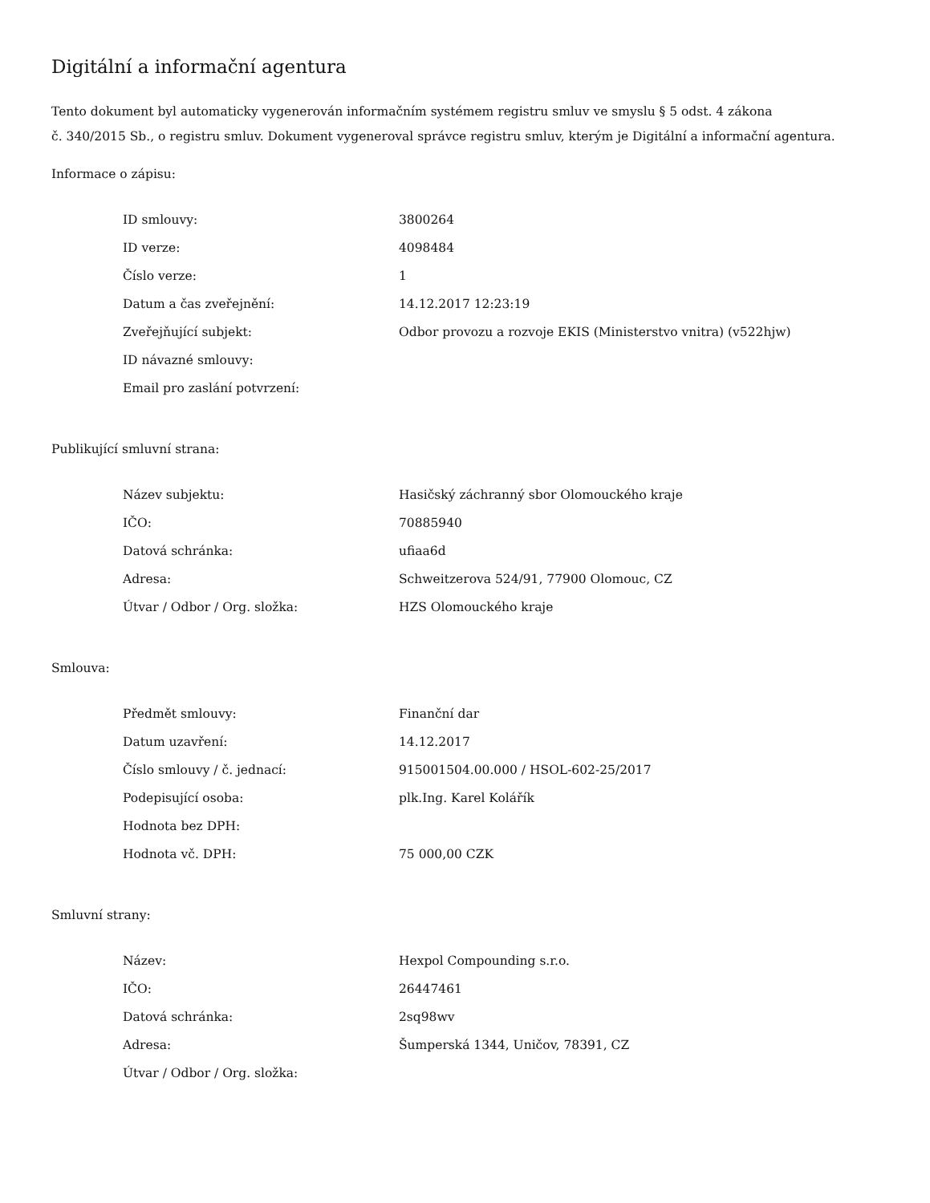Digitální a informační agentura
Tento dokument byl automaticky vygenerován informačním systémem registru smluv ve smyslu § 5 odst. 4 zákona
č. 340/2015 Sb., o registru smluv. Dokument vygeneroval správce registru smluv, kterým je Digitální a informační agentura.
Informace o zápisu:
| ID smlouvy: | 3800264 |
| ID verze: | 4098484 |
| Číslo verze: | 1 |
| Datum a čas zveřejnění: | 14.12.2017 12:23:19 |
| Zveřejňující subjekt: | Odbor provozu a rozvoje EKIS (Ministerstvo vnitra) (v522hjw) |
| ID návazné smlouvy: | |
| Email pro zaslání potvrzení: | |
Publikující smluvní strana:
| Název subjektu: | Hasičský záchranný sbor Olomouckého kraje |
| IČO: | 70885940 |
| Datová schránka: | ufiaa6d |
| Adresa: | Schweitzerova 524/91, 77900 Olomouc, CZ |
| Útvar / Odbor / Org. složka: | HZS Olomouckého kraje |
Smlouva:
| Předmět smlouvy: | Finanční dar |
| Datum uzavření: | 14.12.2017 |
| Číslo smlouvy / č. jednací: | 915001504.00.000 / HSOL-602-25/2017 |
| Podepisující osoba: | plk.Ing. Karel Kolářík |
| Hodnota bez DPH: | |
| Hodnota vč. DPH: | 75 000,00 CZK |
Smluvní strany:
| Název: | Hexpol Compounding s.r.o. |
| IČO: | 26447461 |
| Datová schránka: | 2sq98wv |
| Adresa: | Šumperská 1344, Uničov, 78391, CZ |
| Útvar / Odbor / Org. složka: | |